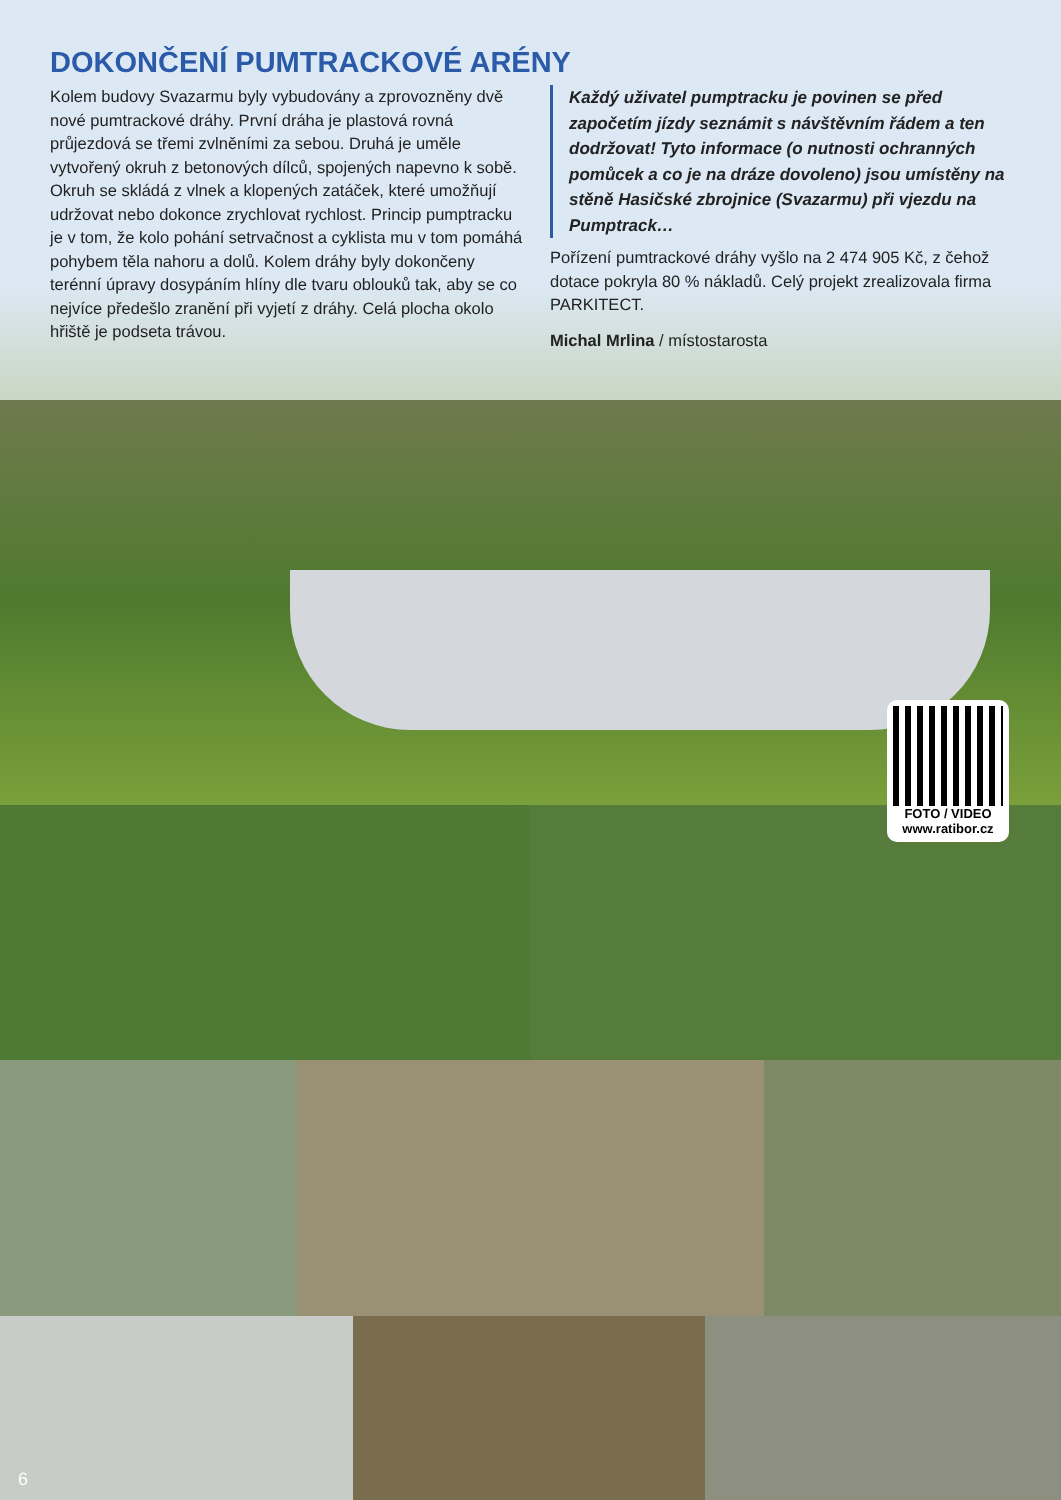DOKONČENÍ PUMTRACKOVÉ ARÉNY
Kolem budovy Svazarmu byly vybudovány a zprovozněny dvě nové pumtrackové dráhy. První dráha je plastová rovná průjezdová se třemi zvlněními za sebou. Druhá je uměle vytvořený okruh z betonových dílců, spojených napevno k sobě. Okruh se skládá z vlnek a klopených zatáček, které umožňují udržovat nebo dokonce zrychlovat rychlost. Princip pumptracku je v tom, že kolo pohání setrvačnost a cyklista mu v tom pomáhá pohybem těla nahoru a dolů. Kolem dráhy byly dokončeny terénní úpravy dosypáním hlíny dle tvaru oblouků tak, aby se co nejvíce předešlo zranění při vyjetí z dráhy. Celá plocha okolo hřiště je podseta trávou.
Každý uživatel pumptracku je povinen se před započetím jízdy seznámit s návštěvním řádem a ten dodržovat! Tyto informace (o nutnosti ochranných pomůcek a co je na dráze dovoleno) jsou umístěny na stěně Hasičské zbrojnice (Svazarmu) při vjezdu na Pumptrack…
Pořízení pumtrackové dráhy vyšlo na 2 474 905 Kč, z čehož dotace pokryla 80 % nákladů. Celý projekt zrealizovala firma PARKITECT.
Michal Mrlina / místostarosta
FOTO / VIDEO
www.ratibor.cz
6